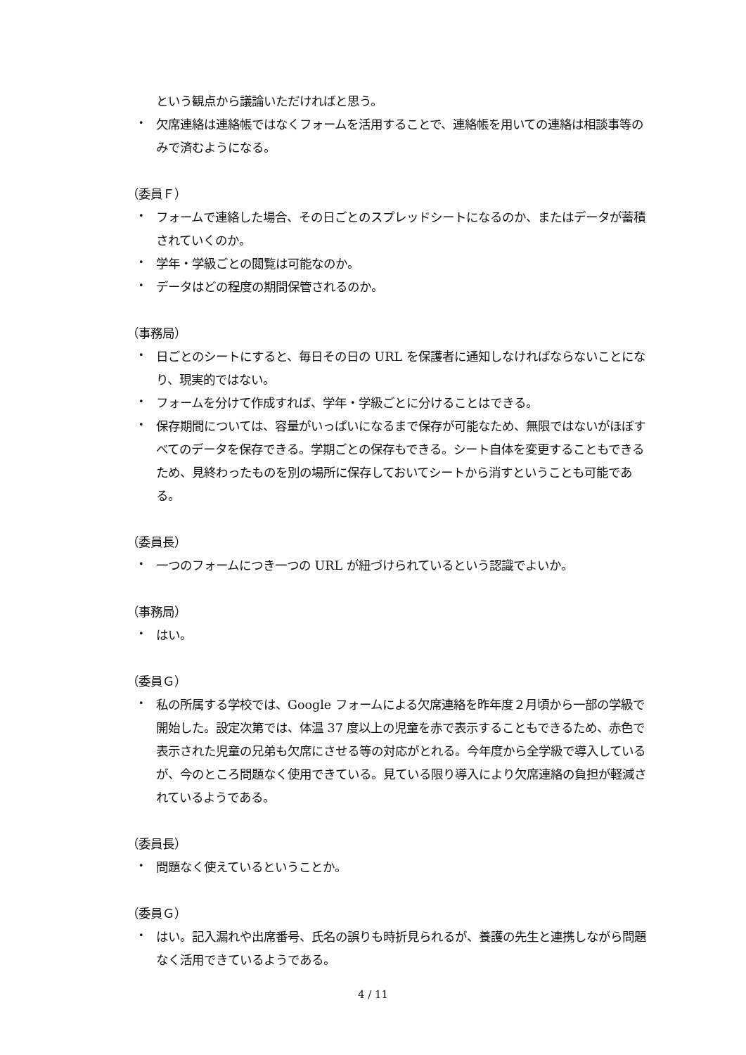という観点から議論いただければと思う。
・
欠席連絡は連絡帳ではなくフォームを活用することで、連絡帳を用いての連絡は相談事等のみで済むようになる。
（委員Ｆ）
・
フォームで連絡した場合、その日ごとのスプレッドシートになるのか、またはデータが蓄積されていくのか。
・
学年・学級ごとの閲覧は可能なのか。
・
データはどの程度の期間保管されるのか。
（事務局）
・
日ごとのシートにすると、毎日その日の URL を保護者に通知しなければならないことになり、現実的ではない。
・
フォームを分けて作成すれば、学年・学級ごとに分けることはできる。
・
保存期間については、容量がいっぱいになるまで保存が可能なため、無限ではないがほぼすべてのデータを保存できる。学期ごとの保存もできる。シート自体を変更することもできるため、見終わったものを別の場所に保存しておいてシートから消すということも可能である。
（委員長）
・
一つのフォームにつき一つの URL が紐づけられているという認識でよいか。
（事務局）
・
はい。
（委員Ｇ）
・
私の所属する学校では、Google フォームによる欠席連絡を昨年度２月頃から一部の学級で開始した。設定次第では、体温 37 度以上の児童を赤で表示することもできるため、赤色で表示された児童の兄弟も欠席にさせる等の対応がとれる。今年度から全学級で導入しているが、今のところ問題なく使用できている。見ている限り導入により欠席連絡の負担が軽減されているようである。
（委員長）
・
問題なく使えているということか。
（委員Ｇ）
・
はい。記入漏れや出席番号、氏名の誤りも時折見られるが、養護の先生と連携しながら問題なく活用できているようである。
4 / 11